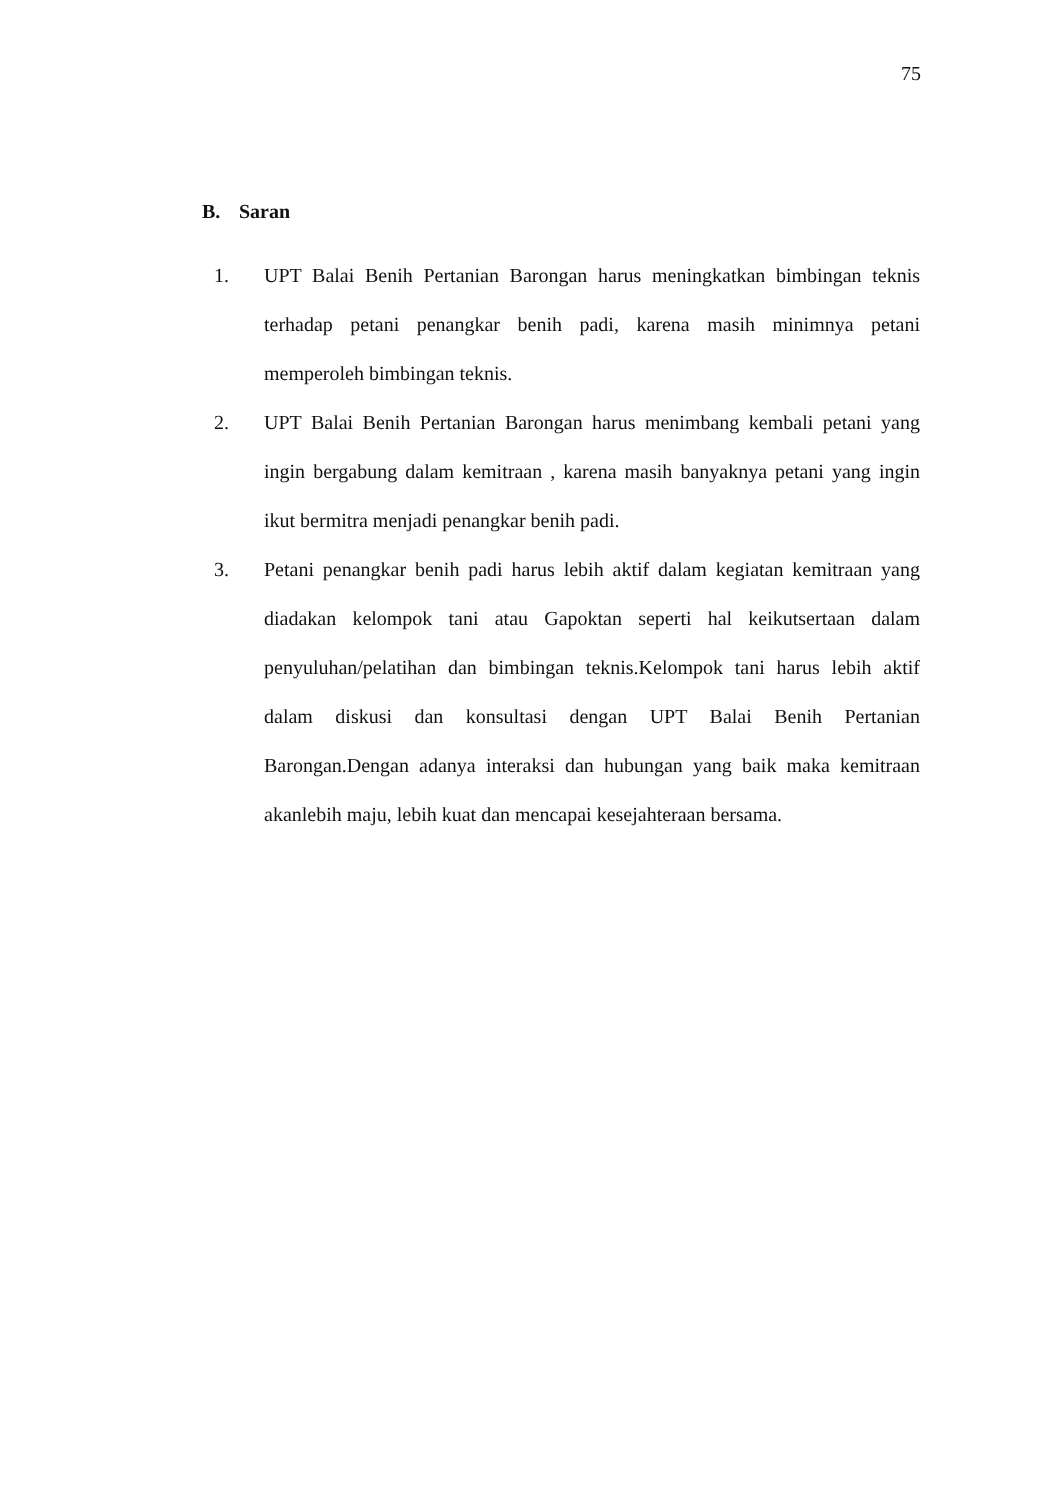75
B. Saran
1. UPT Balai Benih Pertanian Barongan harus meningkatkan bimbingan teknis terhadap petani penangkar benih padi, karena masih minimnya petani memperoleh bimbingan teknis.
2. UPT Balai Benih Pertanian Barongan harus menimbang kembali petani yang ingin bergabung dalam kemitraan , karena masih banyaknya petani yang ingin ikut bermitra menjadi penangkar benih padi.
3. Petani penangkar benih padi harus lebih aktif dalam kegiatan kemitraan yang diadakan kelompok tani atau Gapoktan seperti hal keikutsertaan dalam penyuluhan/pelatihan dan bimbingan teknis.Kelompok tani harus lebih aktif dalam diskusi dan konsultasi dengan UPT Balai Benih Pertanian Barongan.Dengan adanya interaksi dan hubungan yang baik maka kemitraan akanlebih maju, lebih kuat dan mencapai kesejahteraan bersama.